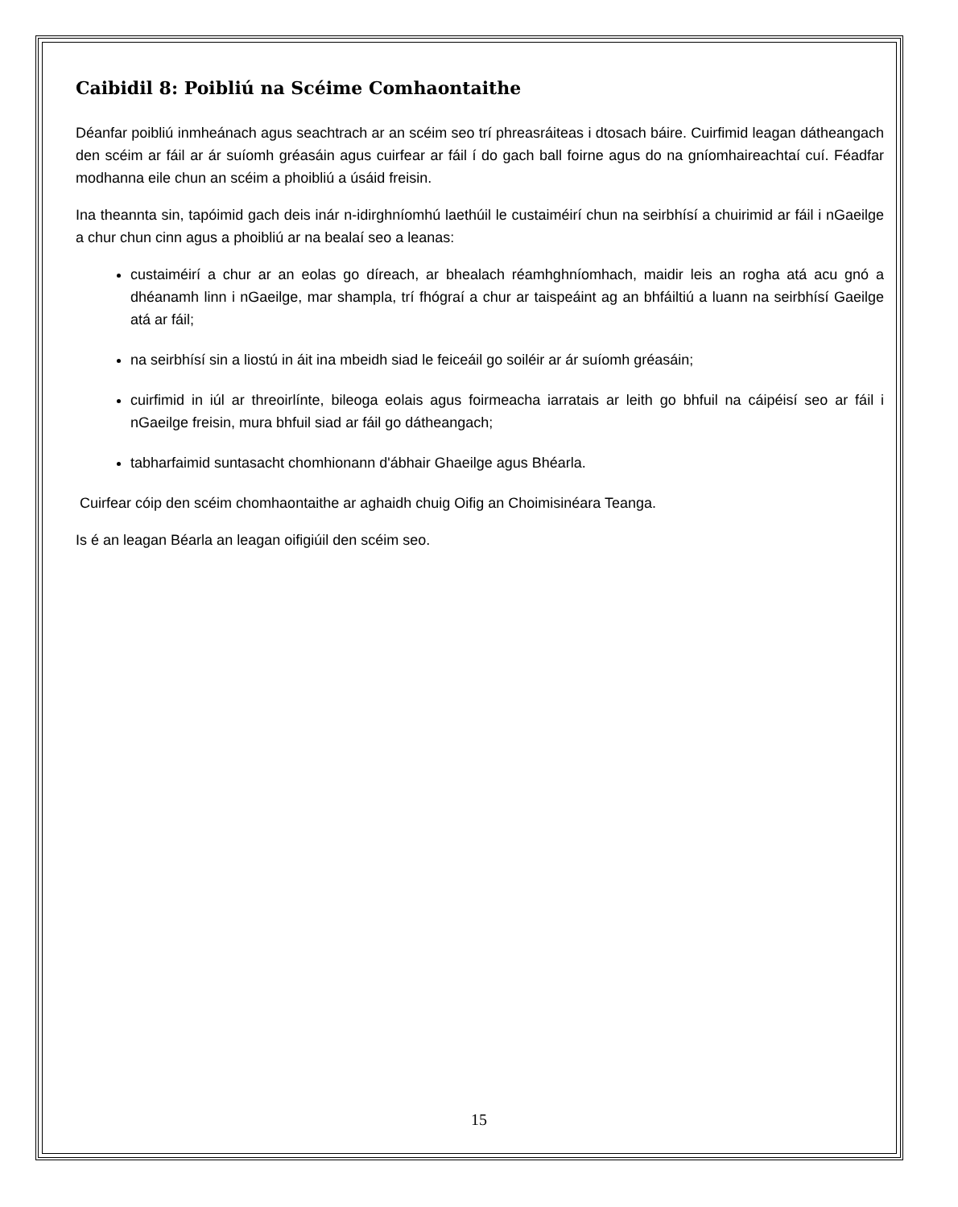Caibidil 8: Poibliú na Scéime Comhaontaithe
Déanfar poibliú inmheánach agus seachtrach ar an scéim seo trí phreasráiteas i dtosach báire. Cuirfimid leagan dátheangach den scéim ar fáil ar ár suíomh gréasáin agus cuirfear ar fáil í do gach ball foirne agus do na gníomhaireachtaí cuí. Féadfar modhanna eile chun an scéim a phoibliú a úsáid freisin.
Ina theannta sin, tapóimid gach deis inár n-idirghníomhú laethúil le custaiméirí chun na seirbhísí a chuirimid ar fáil i nGaeilge a chur chun cinn agus a phoibliú ar na bealaí seo a leanas:
custaiméirí a chur ar an eolas go díreach, ar bhealach réamhghníomhach, maidir leis an rogha atá acu gnó a dhéanamh linn i nGaeilge, mar shampla, trí fhógraí a chur ar taispeáint ag an bhfáiltiú a luann na seirbhísí Gaeilge atá ar fáil;
na seirbhísí sin a liostú in áit ina mbeidh siad le feiceáil go soiléir ar ár suíomh gréasáin;
cuirfimid in iúl ar threoirlínte, bileoga eolais agus foirmeacha iarratais ar leith go bhfuil na cáipéisí seo ar fáil i nGaeilge freisin, mura bhfuil siad ar fáil go dátheangach;
tabharfaimid suntasacht chomhionann d'ábhair Ghaeilge agus Bhéarla.
Cuirfear cóip den scéim chomhaontaithe ar aghaidh chuig Oifig an Choimisinéara Teanga.
Is é an leagan Béarla an leagan oifigiúil den scéim seo.
15